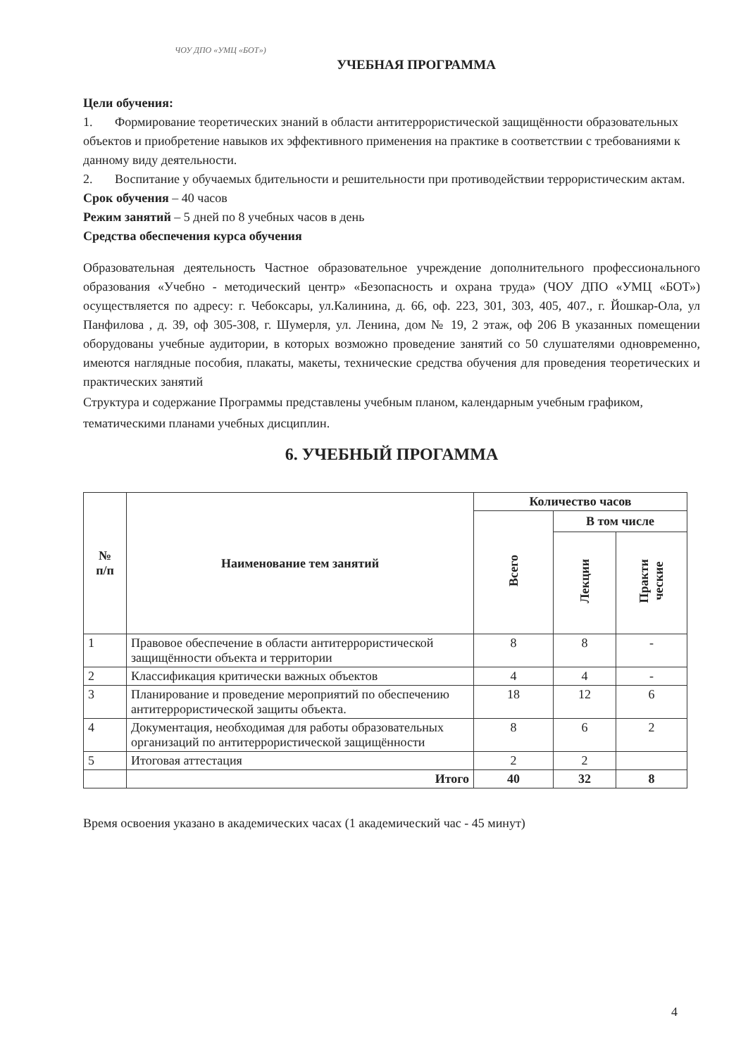ЧОУ ДПО «УМЦ «БОТ»)
УЧЕБНАЯ ПРОГРАММА
Цели обучения:
1. Формирование теоретических знаний в области антитеррористической защищённости образовательных объектов и приобретение навыков их эффективного применения на практике в соответствии с требованиями к данному виду деятельности.
2. Воспитание у обучаемых бдительности и решительности при противодействии террористическим актам.
Срок обучения – 40 часов
Режим занятий – 5 дней по 8 учебных часов в день
Средства обеспечения курса обучения
Образовательная деятельность Частное образовательное учреждение дополнительного профессионального образования «Учебно - методический центр» «Безопасность и охрана труда» (ЧОУ ДПО «УМЦ «БОТ») осуществляется по адресу: г. Чебоксары, ул.Калинина, д. 66, оф. 223, 301, 303, 405, 407., г. Йошкар-Ола, ул Панфилова , д. 39, оф 305-308, г. Шумерля, ул. Ленина, дом № 19, 2 этаж, оф 206 В указанных помещении оборудованы учебные аудитории, в которых возможно проведение занятий со 50 слушателями одновременно, имеются наглядные пособия, плакаты, макеты, технические средства обучения для проведения теоретических и практических занятий
Структура и содержание Программы представлены учебным планом, календарным учебным графиком, тематическими планами учебных дисциплин.
6. УЧЕБНЫЙ ПРОГАММА
| № п/п | Наименование тем занятий | Количество часов | | |
| --- | --- | --- | --- | --- |
| | | Всего | В том числе | |
| | | | Лекции | Практи ческие |
| 1 | Правовое обеспечение в области антитеррористической защищённости объекта и территории | 8 | 8 | - |
| 2 | Классификация критически важных объектов | 4 | 4 | - |
| 3 | Планирование и проведение мероприятий по обеспечению антитеррористической защиты объекта. | 18 | 12 | 6 |
| 4 | Документация, необходимая для работы образовательных организаций по антитеррористической защищённости | 8 | 6 | 2 |
| 5 | Итоговая аттестация | 2 | 2 | |
| | Итого | 40 | 32 | 8 |
Время освоения указано в академических часах (1 академический час - 45 минут)
4